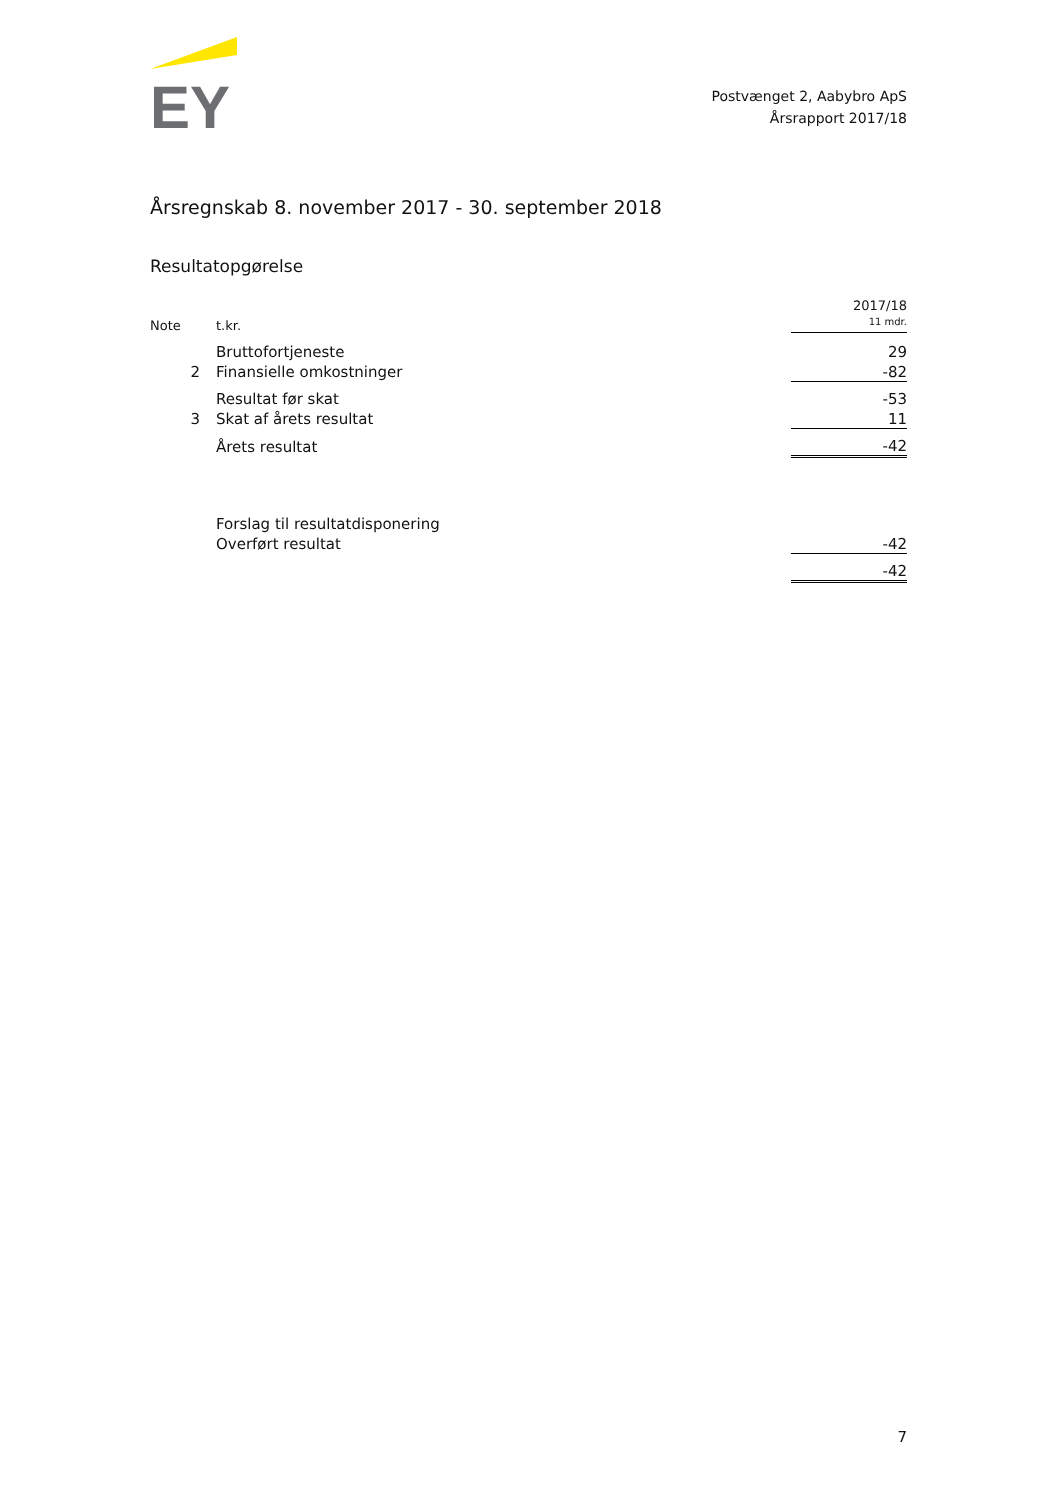EY
Postvænget 2, Aabybro ApS
Årsrapport 2017/18
Årsregnskab 8. november 2017 - 30. september 2018
Resultatopgørelse
| Note | t.kr. | 2017/18 11 mdr. |
| | Bruttofortjeneste | 29 |
| 2 | Finansielle omkostninger | -82 |
| | Resultat før skat | -53 |
| 3 | Skat af årets resultat | 11 |
| | Årets resultat | -42 |
| | Forslag til resultatdisponering | |
| | Overført resultat | -42 |
| | | -42 |
7